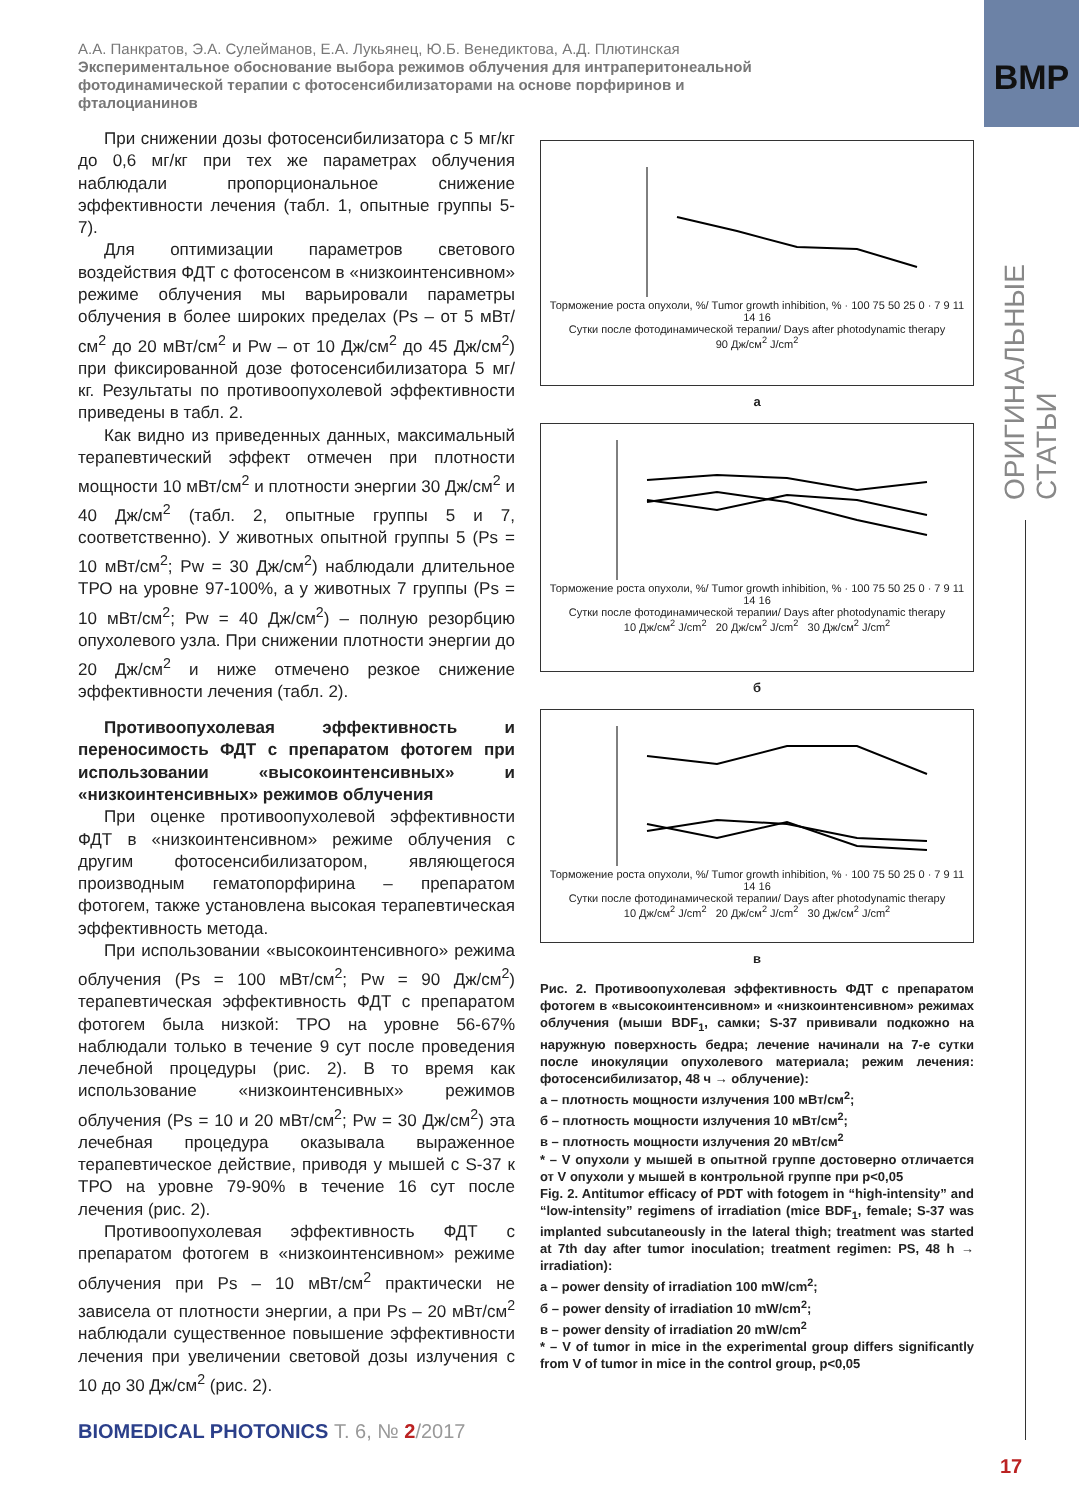А.А. Панкратов, Э.А. Сулейманов, Е.А. Лукьянец, Ю.Б. Венедиктова, А.Д. Плютинская
Экспериментальное обоснование выбора режимов облучения для интраперитонеальной фотодинамической терапии с фотосенсибилизаторами на основе порфиринов и фталоцианинов
BMP
ОРИГИНАЛЬНЫЕ СТАТЬИ
При снижении дозы фотосенсибилизатора с 5 мг/кг до 0,6 мг/кг при тех же параметрах облучения наблюдали пропорциональное снижение эффективности лечения (табл. 1, опытные группы 5-7).
Для оптимизации параметров светового воздействия ФДТ с фотосенсом в «низкоинтенсивном» режиме облучения мы варьировали параметры облучения в более широких пределах (Ps – от 5 мВт/см<sup>2</sup> до 20 мВт/см<sup>2</sup> и Pw – от 10 Дж/см<sup>2</sup> до 45 Дж/см<sup>2</sup>) при фиксированной дозе фотосенсибилизатора 5 мг/кг. Результаты по противоопухолевой эффективности приведены в табл. 2.
Как видно из приведенных данных, максимальный терапевтический эффект отмечен при плотности мощности 10 мВт/см<sup>2</sup> и плотности энергии 30 Дж/см<sup>2</sup> и 40 Дж/см<sup>2</sup> (табл. 2, опытные группы 5 и 7, соответственно). У животных опытной группы 5 (Ps = 10 мВт/см<sup>2</sup>; Pw = 30 Дж/см<sup>2</sup>) наблюдали длительное ТРО на уровне 97-100%, а у животных 7 группы (Ps = 10 мВт/см<sup>2</sup>; Pw = 40 Дж/см<sup>2</sup>) – полную резорбцию опухолевого узла. При снижении плотности энергии до 20 Дж/см<sup>2</sup> и ниже отмечено резкое снижение эффективности лечения (табл. 2).
Противоопухолевая эффективность и переносимость ФДТ с препаратом фотогем при использовании «высокоинтенсивных» и «низкоинтенсивных» режимов облучения
При оценке противоопухолевой эффективности ФДТ в «низкоинтенсивном» режиме облучения с другим фотосенсибилизатором, являющегося производным гематопорфирина – препаратом фотогем, также установлена высокая терапевтическая эффективность метода.
При использовании «высокоинтенсивного» режима облучения (Ps = 100 мВт/см<sup>2</sup>; Pw = 90 Дж/см<sup>2</sup>) терапевтическая эффективность ФДТ с препаратом фотогем была низкой: ТРО на уровне 56-67% наблюдали только в течение 9 сут после проведения лечебной процедуры (рис. 2). В то время как использование «низкоинтенсивных» режимов облучения (Ps = 10 и 20 мВт/см<sup>2</sup>; Pw = 30 Дж/см<sup>2</sup>) эта лечебная процедура оказывала выраженное терапевтическое действие, приводя у мышей с S-37 к ТРО на уровне 79-90% в течение 16 сут после лечения (рис. 2).
Противоопухолевая эффективность ФДТ с препаратом фотогем в «низкоинтенсивном» режиме облучения при Ps – 10 мВт/см<sup>2</sup> практически не зависела от плотности энергии, а при Ps – 20 мВт/см<sup>2</sup> наблюдали существенное повышение эффективности лечения при увеличении световой дозы излучения с 10 до 30 Дж/см<sup>2</sup> (рис. 2).
Торможение роста опухоли, %/ Tumor growth inhibition, % · 100 75 50 25 0 · 7 9 11 14 16
Сутки после фотодинамической терапии/ Days after photodynamic therapy
90 Дж/см<sup>2</sup> J/cm<sup>2</sup>
а
Торможение роста опухоли, %/ Tumor growth inhibition, % · 100 75 50 25 0 · 7 9 11 14 16
Сутки после фотодинамической терапии/ Days after photodynamic therapy
10 Дж/см<sup>2</sup> J/cm<sup>2</sup> 20 Дж/см<sup>2</sup> J/cm<sup>2</sup> 30 Дж/см<sup>2</sup> J/cm<sup>2</sup>
б
Торможение роста опухоли, %/ Tumor growth inhibition, % · 100 75 50 25 0 · 7 9 11 14 16
Сутки после фотодинамической терапии/ Days after photodynamic therapy
10 Дж/см<sup>2</sup> J/cm<sup>2</sup> 20 Дж/см<sup>2</sup> J/cm<sup>2</sup> 30 Дж/см<sup>2</sup> J/cm<sup>2</sup>
в
Рис. 2. Противоопухолевая эффективность ФДТ с препаратом фотогем в «высокоинтенсивном» и «низкоинтенсивном» режимах облучения (мыши BDF<sub>1</sub>, самки; S-37 прививали подкожно на наружную поверхность бедра; лечение начинали на 7-е сутки после инокуляции опухолевого материала; режим лечения: фотосенсибилизатор, 48 ч → облучение):
а – плотность мощности излучения 100 мВт/см<sup>2</sup>;
б – плотность мощности излучения 10 мВт/см<sup>2</sup>;
в – плотность мощности излучения 20 мВт/см<sup>2</sup>
* – V опухоли у мышей в опытной группе достоверно отличается от V опухоли у мышей в контрольной группе при p<0,05
Fig. 2. Antitumor efficacy of PDT with fotogem in “high-intensity” and “low-intensity” regimens of irradiation (mice BDF<sub>1</sub>, female; S-37 was implanted subcutaneously in the lateral thigh; treatment was started at 7th day after tumor inoculation; treatment regimen: PS, 48 h → irradiation):
а – power density of irradiation 100 mW/cm<sup>2</sup>;
б – power density of irradiation 10 mW/cm<sup>2</sup>;
в – power density of irradiation 20 mW/cm<sup>2</sup>
* – V of tumor in mice in the experimental group differs significantly from V of tumor in mice in the control group, p<0,05
BIOMEDICAL PHOTONICS Т. 6, № 2/2017
17